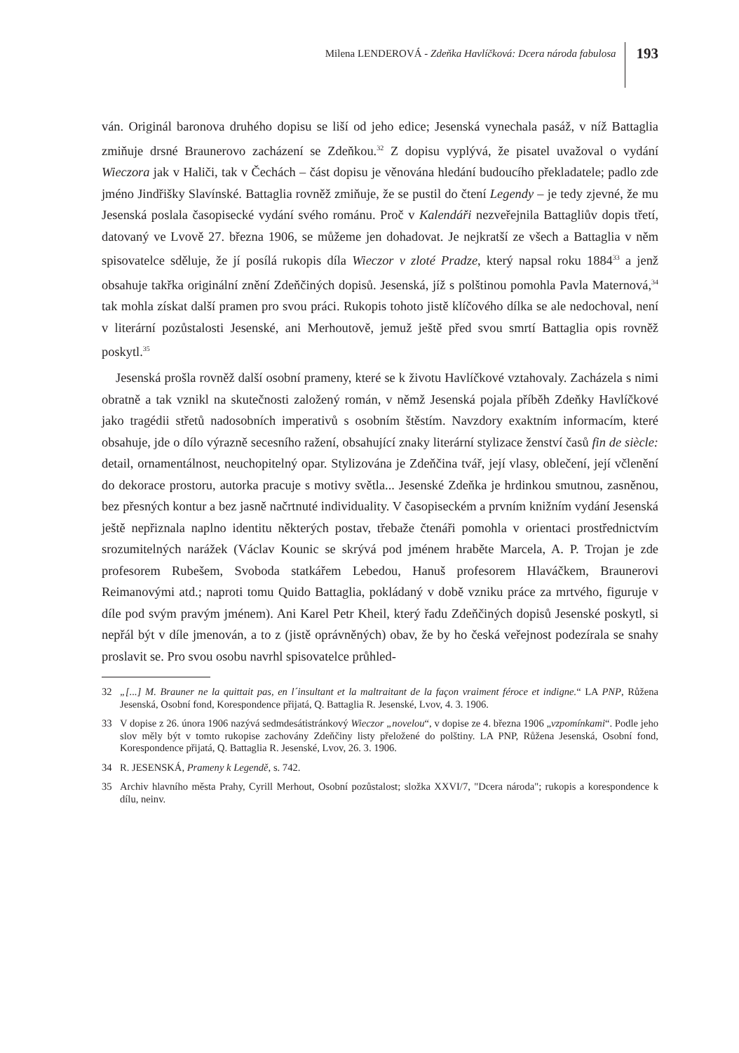Milena LENDEROVÁ - Zdeňka Havlíčková: Dcera národa fabulosa
193
ván. Originál baronova druhého dopisu se liší od jeho edice; Jesenská vynechala pasáž, v níž Battaglia zmiňuje drsné Braunerovo zacházení se Zdeňkou.<sup>32</sup> Z dopisu vyplývá, že pisatel uvažoval o vydání Wieczora jak v Haliči, tak v Čechách – část dopisu je věnována hledání budoucího překladatele; padlo zde jméno Jindřišky Slavínské. Battaglia rovněž zmiňuje, že se pustil do čtení Legendy – je tedy zjevné, že mu Jesenská poslala časopisecké vydání svého románu. Proč v Kalendáři nezveřejnila Battagliův dopis třetí, datovaný ve Lvově 27. března 1906, se můžeme jen dohadovat. Je nejkratší ze všech a Battaglia v něm spisovatelce sděluje, že jí posílá rukopis díla Wieczor v zloté Pradze, který napsal roku 1884<sup>33</sup> a jenž obsahuje takřka originální znění Zdeňčiných dopisů. Jesenská, jíž s polštinou pomohla Pavla Maternová,<sup>34</sup> tak mohla získat další pramen pro svou práci. Rukopis tohoto jistě klíčového dílka se ale nedochoval, není v literární pozůstalosti Jesenské, ani Merhoutově, jemuž ještě před svou smrtí Battaglia opis rovněž poskytl.<sup>35</sup>
Jesenská prošla rovněž další osobní prameny, které se k životu Havlíčkové vztahovaly. Zacházela s nimi obratně a tak vznikl na skutečnosti založený román, v němž Jesenská pojala příběh Zdeňky Havlíčkové jako tragédii střetů nadosobních imperativů s osobním štěstím. Navzdory exaktním informacím, které obsahuje, jde o dílo výrazně secesního ražení, obsahující znaky literární stylizace ženství časů fin de siècle: detail, ornamentálnost, neuchopitelný opar. Stylizována je Zdeňčina tvář, její vlasy, oblečení, její včlenění do dekorace prostoru, autorka pracuje s motivy světla... Jesenské Zdeňka je hrdinkou smutnou, zasněnou, bez přesných kontur a bez jasně načrtnuté individuality. V časopiseckém a prvním knižním vydání Jesenská ještě nepřiznala naplno identitu některých postav, třebaže čtenáři pomohla v orientaci prostřednictvím srozumitelných narážek (Václav Kounic se skrývá pod jménem hraběte Marcela, A. P. Trojan je zde profesorem Rubešem, Svoboda statkářem Lebedou, Hanuš profesorem Hlaváčkem, Braunerovi Reimanovými atd.; naproti tomu Quido Battaglia, pokládaný v době vzniku práce za mrtvého, figuruje v díle pod svým pravým jménem). Ani Karel Petr Kheil, který řadu Zdeňčiných dopisů Jesenské poskytl, si nepřál být v díle jmenován, a to z (jistě oprávněných) obav, že by ho česká veřejnost podezírala se snahy proslavit se. Pro svou osobu navrhl spisovatelce průhled-
32 „[...] M. Brauner ne la quittait pas, en l´insultant et la maltraitant de la façon vraiment féroce et indigne.“ LA PNP, Růžena Jesenská, Osobní fond, Korespondence přijatá, Q. Battaglia R. Jesenské, Lvov, 4. 3. 1906.
33 V dopise z 26. února 1906 nazývá sedmdesátistránkový Wieczor „novelou“, v dopise ze 4. března 1906 „vzpomínkami“. Podle jeho slov měly být v tomto rukopise zachovány Zdeňčiny listy přeložené do polštiny. LA PNP, Růžena Jesenská, Osobní fond, Korespondence přijatá, Q. Battaglia R. Jesenské, Lvov, 26. 3. 1906.
34 R. JESENSKÁ, Prameny k Legendě, s. 742.
35 Archiv hlavního města Prahy, Cyrill Merhout, Osobní pozůstalost; složka XXVI/7, "Dcera národa"; rukopis a korespondence k dílu, neinv.